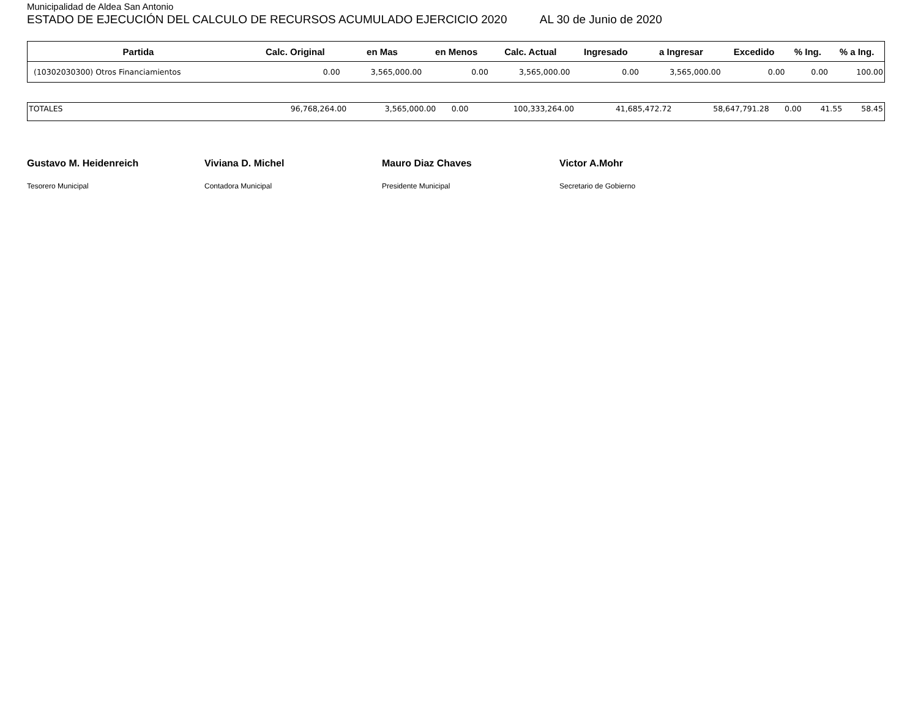Municipalidad de Aldea San Antonio
ESTADO DE EJECUCIÓN DEL CALCULO DE RECURSOS ACUMULADO EJERCICIO 2020 AL 30 de Junio de 2020
| Partida | Calc. Original | en Mas | en Menos | Calc. Actual | Ingresado | a Ingresar | Excedido | % Ing. | % a Ing. |
| --- | --- | --- | --- | --- | --- | --- | --- | --- | --- |
| (10302030300) Otros Financiamientos | 0.00 | 3,565,000.00 | 0.00 | 3,565,000.00 | 0.00 | 3,565,000.00 | 0.00 | 0.00 | 100.00 |
| TOTALES | 96,768,264.00 | 3,565,000.00 | 0.00 | 100,333,264.00 | 41,685,472.72 | 58,647,791.28 | 0.00 | 41.55 | 58.45 |
Gustavo M. Heidenreich
Tesorero Municipal
Viviana D. Michel
Contadora Municipal
Mauro Diaz Chaves
Presidente Municipal
Victor A.Mohr
Secretario de Gobierno